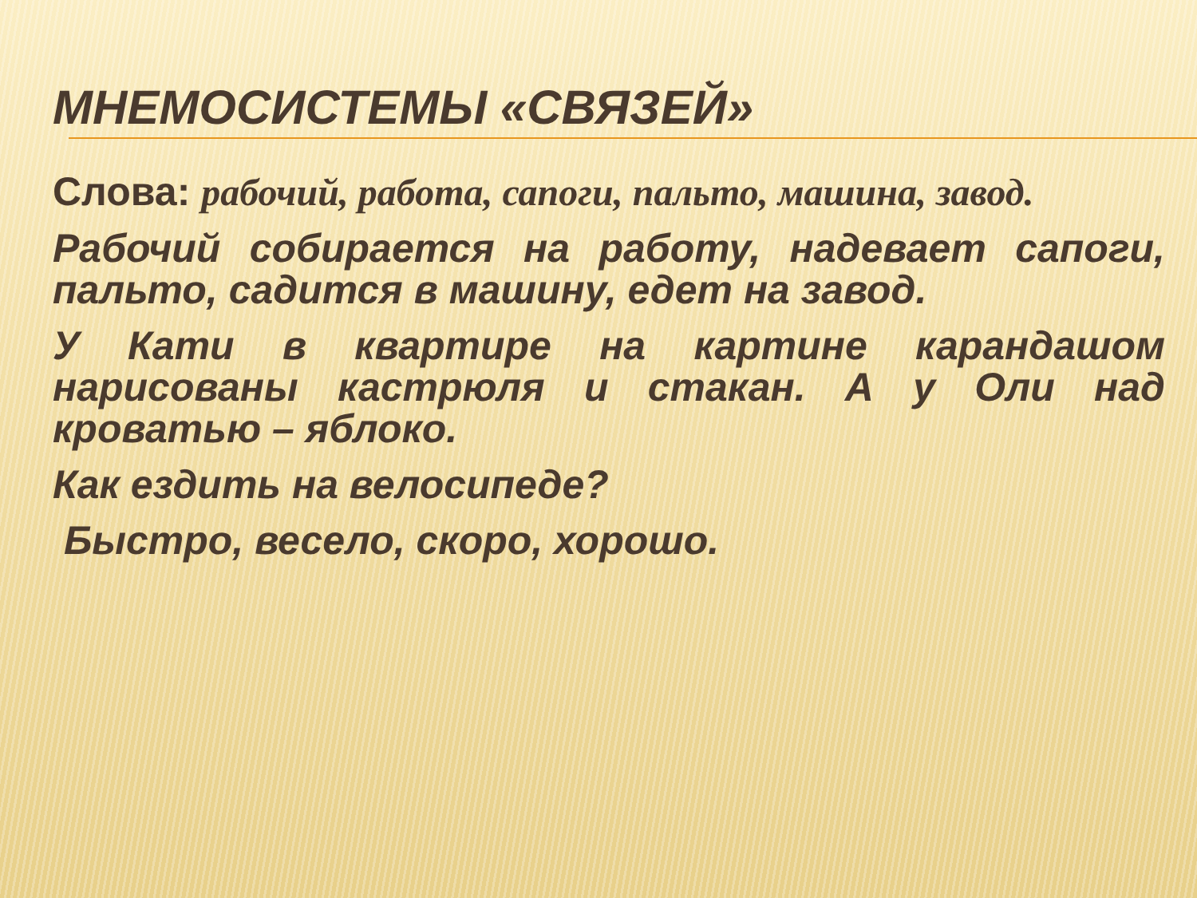МНЕМОСИСТЕМЫ «СВЯЗЕЙ»
Слова: рабочий, работа, сапоги, пальто, машина, завод.
Рабочий собирается на работу, надевает сапоги, пальто, садится в машину, едет на завод.
У Кати в квартире на картине карандашом нарисованы кастрюля и стакан. А у Оли над кроватью – яблоко.
Как ездить на велосипеде?
Быстро, весело, скоро, хорошо.